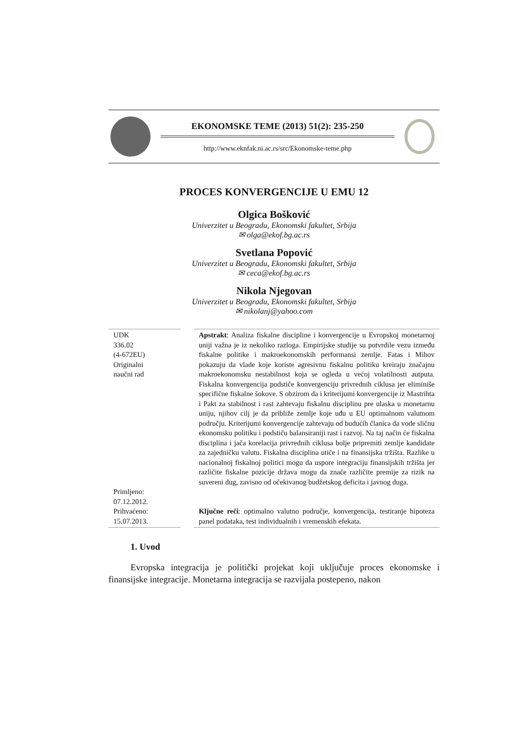EKONOMSKE TEME (2013) 51(2): 235-250
http://www.eknfak.ni.ac.rs/src/Ekonomske-teme.php
PROCES KONVERGENCIJE U EMU 12
Olgica Bošković
Univerzitet u Beogradu, Ekonomski fakultet, Srbija
✉ olga@ekof.bg.ac.rs
Svetlana Popović
Univerzitet u Beogradu, Ekonomski fakultet, Srbija
✉ ceca@ekof.bg.ac.rs
Nikola Njegovan
Univerzitet u Beogradu, Ekonomski fakultet, Srbija
✉ nikolanj@yahoo.com
UDK
336.02
(4-672EU)
Originalni
naučni rad
Primljeno:
07.12.2012.
Prihvaćeno:
15.07.2013.
Apstrakt: Analiza fiskalne discipline i konvergencije u Evropskoj monetarnoj uniji važna je iz nekoliko razloga. Empirijske studije su potvrdile vezu između fiskalne politike i makroekonomskih performansi zemlje. Fatas i Mihov pokazuju da vlade koje koriste agresivnu fiskalnu politiku kreiraju značajnu makroekonomsku nestabilnost koja se ogleda u većoj volatilnosti autputa. Fiskalna konvergencija podstiče konvergenciju privrednih ciklusa jer eliminiše specifične fiskalne šokove. S obzirom da i kriterijumi konvergencije iz Mastrihta i Pakt za stabilnost i rast zahtevaju fiskalnu disciplinu pre ulaska u monetarnu uniju, njihov cilj je da približe zemlje koje uđu u EU optimalnom valutnom području. Kriterijumi konvergencije zahtevaju od budućih članica da vode sličnu ekonomsku politiku i podstiču balansiraniji rast i razvoj. Na taj način će fiskalna disciplina i jača korelacija privrednih ciklusa bolje pripremiti zemlje kandidate za zajedničku valutu. Fiskalna disciplina utiče i na finansijska tržišta. Razlike u nacionalnoj fiskalnoj politici mogu da uspore integraciju finansijskih tržišta jer različite fiskalne pozicije država mogu da znače različite premije za rizik na suvereni dug, zavisno od očekivanog budžetskog deficita i javnog duga.
Ključne reči: optimalno valutno područje, konvergencija, testiranje hipoteza panel podataka, test individualnih i vremenskih efekata.
1. Uvod
Evropska integracija je politički projekat koji uključuje proces ekonomske i finansijske integracije. Monetarna integracija se razvijala postepeno, nakon